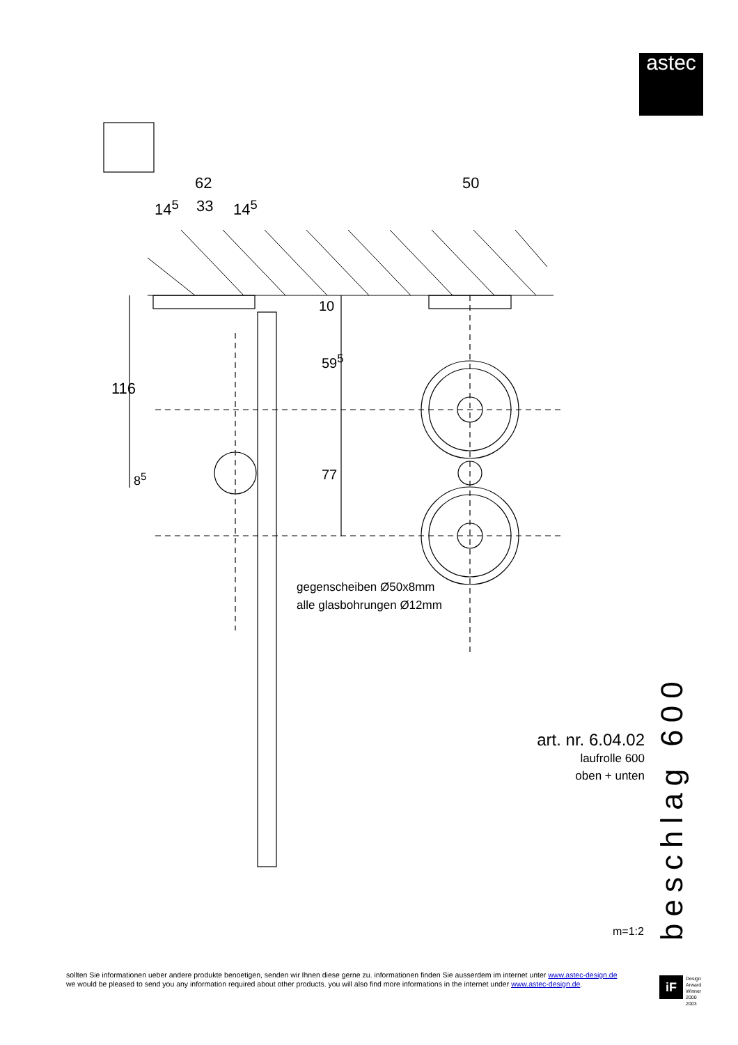astec
62
14<sup>5</sup> 33 14<sup>5</sup>
50
116
10
59<sup>5</sup>
77
8<sup>5</sup>
gegenscheiben Ø50x8mm
alle glasbohrungen Ø12mm
art. nr. 6.04.02
laufrolle 600
oben + unten
m=1:2
beschlag 600
sollten Sie informationen ueber andere produkte benoetigen, senden wir Ihnen diese gerne zu. informationen finden Sie ausserdem im internet unter www.astec-design.de
we would be pleased to send you any information required about other products. you will also find more informations in the internet under www.astec-design.de.
iF
Design
Arward
Winner
2000
2003